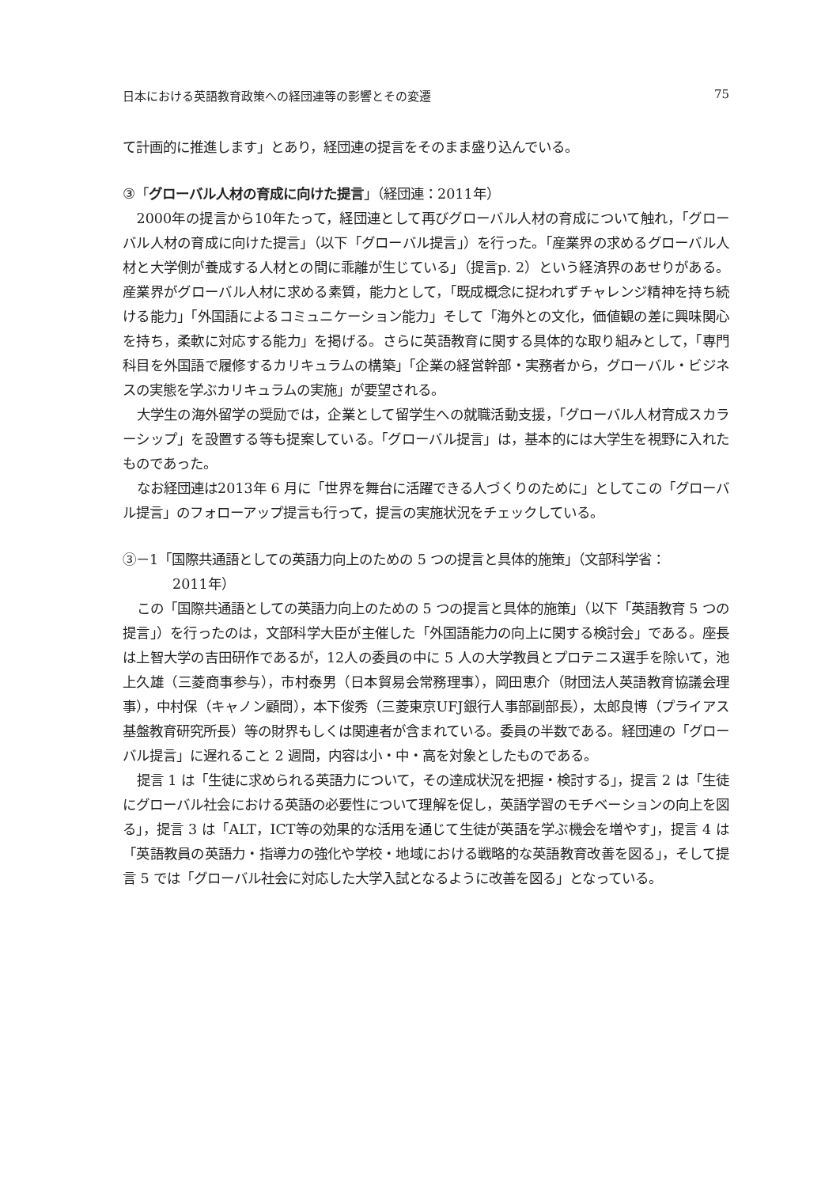日本における英語教育政策への経団連等の影響とその変遷 75
て計画的に推進します」とあり，経団連の提言をそのまま盛り込んでいる。
③「グローバル人材の育成に向けた提言」（経団連：2011年）
2000年の提言から10年たって，経団連として再びグローバル人材の育成について触れ，「グローバル人材の育成に向けた提言」（以下「グローバル提言」）を行った。「産業界の求めるグローバル人材と大学側が養成する人材との間に乖離が生じている」（提言p. 2）という経済界のあせりがある。産業界がグローバル人材に求める素質，能力として，「既成概念に捉われずチャレンジ精神を持ち続ける能力」「外国語によるコミュニケーション能力」そして「海外との文化，価値観の差に興味関心を持ち，柔軟に対応する能力」を掲げる。さらに英語教育に関する具体的な取り組みとして，「専門科目を外国語で履修するカリキュラムの構築」「企業の経営幹部・実務者から，グローバル・ビジネスの実態を学ぶカリキュラムの実施」が要望される。
大学生の海外留学の奨励では，企業として留学生への就職活動支援，「グローバル人材育成スカラーシップ」を設置する等も提案している。「グローバル提言」は，基本的には大学生を視野に入れたものであった。
なお経団連は2013年 6 月に「世界を舞台に活躍できる人づくりのために」としてこの「グローバル提言」のフォローアップ提言も行って，提言の実施状況をチェックしている。
③－1「国際共通語としての英語力向上のための 5 つの提言と具体的施策」（文部科学省：
2011年）
この「国際共通語としての英語力向上のための 5 つの提言と具体的施策」（以下「英語教育 5 つの提言」）を行ったのは，文部科学大臣が主催した「外国語能力の向上に関する検討会」である。座長は上智大学の吉田研作であるが，12人の委員の中に 5 人の大学教員とプロテニス選手を除いて，池上久雄（三菱商事参与），市村泰男（日本貿易会常務理事），岡田恵介（財団法人英語教育協議会理事），中村保（キャノン顧問），本下俊秀（三菱東京UFJ銀行人事部副部長），太郎良博（プライアス基盤教育研究所長）等の財界もしくは関連者が含まれている。委員の半数である。経団連の「グローバル提言」に遅れること 2 週間，内容は小・中・高を対象としたものである。
提言 1 は「生徒に求められる英語力について，その達成状況を把握・検討する」，提言 2 は「生徒にグローバル社会における英語の必要性について理解を促し，英語学習のモチベーションの向上を図る」，提言 3 は「ALT，ICT等の効果的な活用を通じて生徒が英語を学ぶ機会を増やす」，提言 4 は「英語教員の英語力・指導力の強化や学校・地域における戦略的な英語教育改善を図る」，そして提言 5 では「グローバル社会に対応した大学入試となるように改善を図る」となっている。